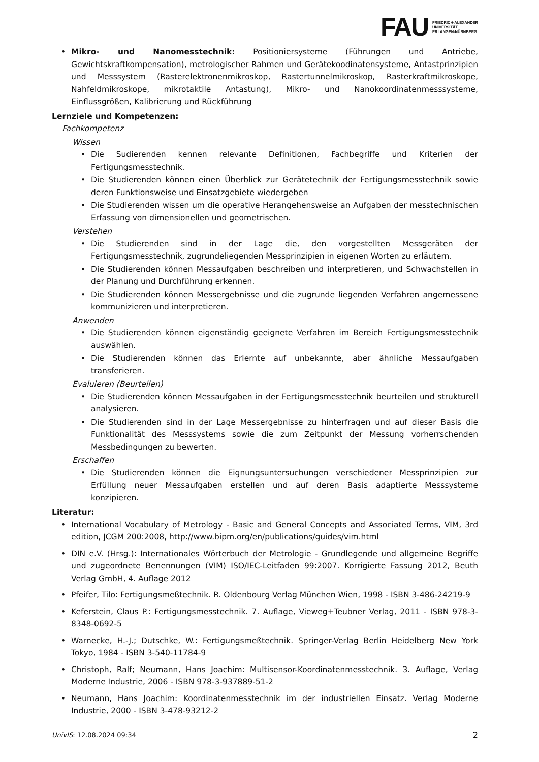FAU FRIEDRICH-ALEXANDER
UNIVERSITÄT
ERLANGEN-NÜRNBERG
• Mikro- und Nanomesstechnik: Positioniersysteme (Führungen und Antriebe, Gewichtskraftkompensation), metrologischer Rahmen und Gerätekoodinatensysteme, Antastprinzipien und Messsystem (Rasterelektronenmikroskop, Rastertunnelmikroskop, Rasterkraftmikroskope, Nahfeldmikroskope, mikrotaktile Antastung), Mikro- und Nanokoordinatenmesssysteme, Einflussgrößen, Kalibrierung und Rückführung
Lernziele und Kompetenzen:
Fachkompetenz
Wissen
• Die Sudierenden kennen relevante Definitionen, Fachbegriffe und Kriterien der Fertigungsmesstechnik.
• Die Studierenden können einen Überblick zur Gerätetechnik der Fertigungsmesstechnik sowie deren Funktionsweise und Einsatzgebiete wiedergeben
• Die Studierenden wissen um die operative Herangehensweise an Aufgaben der messtechnischen Erfassung von dimensionellen und geometrischen.
Verstehen
• Die Studierenden sind in der Lage die, den vorgestellten Messgeräten der Fertigungsmesstechnik, zugrundeliegenden Messprinzipien in eigenen Worten zu erläutern.
• Die Studierenden können Messaufgaben beschreiben und interpretieren, und Schwachstellen in der Planung und Durchführung erkennen.
• Die Studierenden können Messergebnisse und die zugrunde liegenden Verfahren angemessene kommunizieren und interpretieren.
Anwenden
• Die Studierenden können eigenständig geeignete Verfahren im Bereich Fertigungsmesstechnik auswählen.
• Die Studierenden können das Erlernte auf unbekannte, aber ähnliche Messaufgaben transferieren.
Evaluieren (Beurteilen)
• Die Studierenden können Messaufgaben in der Fertigungsmesstechnik beurteilen und strukturell analysieren.
• Die Studierenden sind in der Lage Messergebnisse zu hinterfragen und auf dieser Basis die Funktionalität des Messsystems sowie die zum Zeitpunkt der Messung vorherrschenden Messbedingungen zu bewerten.
Erschaffen
• Die Studierenden können die Eignungsuntersuchungen verschiedener Messprinzipien zur Erfüllung neuer Messaufgaben erstellen und auf deren Basis adaptierte Messsysteme konzipieren.
Literatur:
• International Vocabulary of Metrology - Basic and General Concepts and Associated Terms, VIM, 3rd edition, JCGM 200:2008, http://www.bipm.org/en/publications/guides/vim.html
• DIN e.V. (Hrsg.): Internationales Wörterbuch der Metrologie - Grundlegende und allgemeine Begriffe und zugeordnete Benennungen (VIM) ISO/IEC-Leitfaden 99:2007. Korrigierte Fassung 2012, Beuth Verlag GmbH, 4. Auflage 2012
• Pfeifer, Tilo: Fertigungsmeßtechnik. R. Oldenbourg Verlag München Wien, 1998 - ISBN 3-486-24219-9
• Keferstein, Claus P.: Fertigungsmesstechnik. 7. Auflage, Vieweg+Teubner Verlag, 2011 - ISBN 978-3-8348-0692-5
• Warnecke, H.-J.; Dutschke, W.: Fertigungsmeßtechnik. Springer-Verlag Berlin Heidelberg New York Tokyo, 1984 - ISBN 3-540-11784-9
• Christoph, Ralf; Neumann, Hans Joachim: Multisensor-Koordinatenmesstechnik. 3. Auflage, Verlag Moderne Industrie, 2006 - ISBN 978-3-937889-51-2
• Neumann, Hans Joachim: Koordinatenmesstechnik im der industriellen Einsatz. Verlag Moderne Industrie, 2000 - ISBN 3-478-93212-2
UnivIS: 12.08.2024 09:34 2